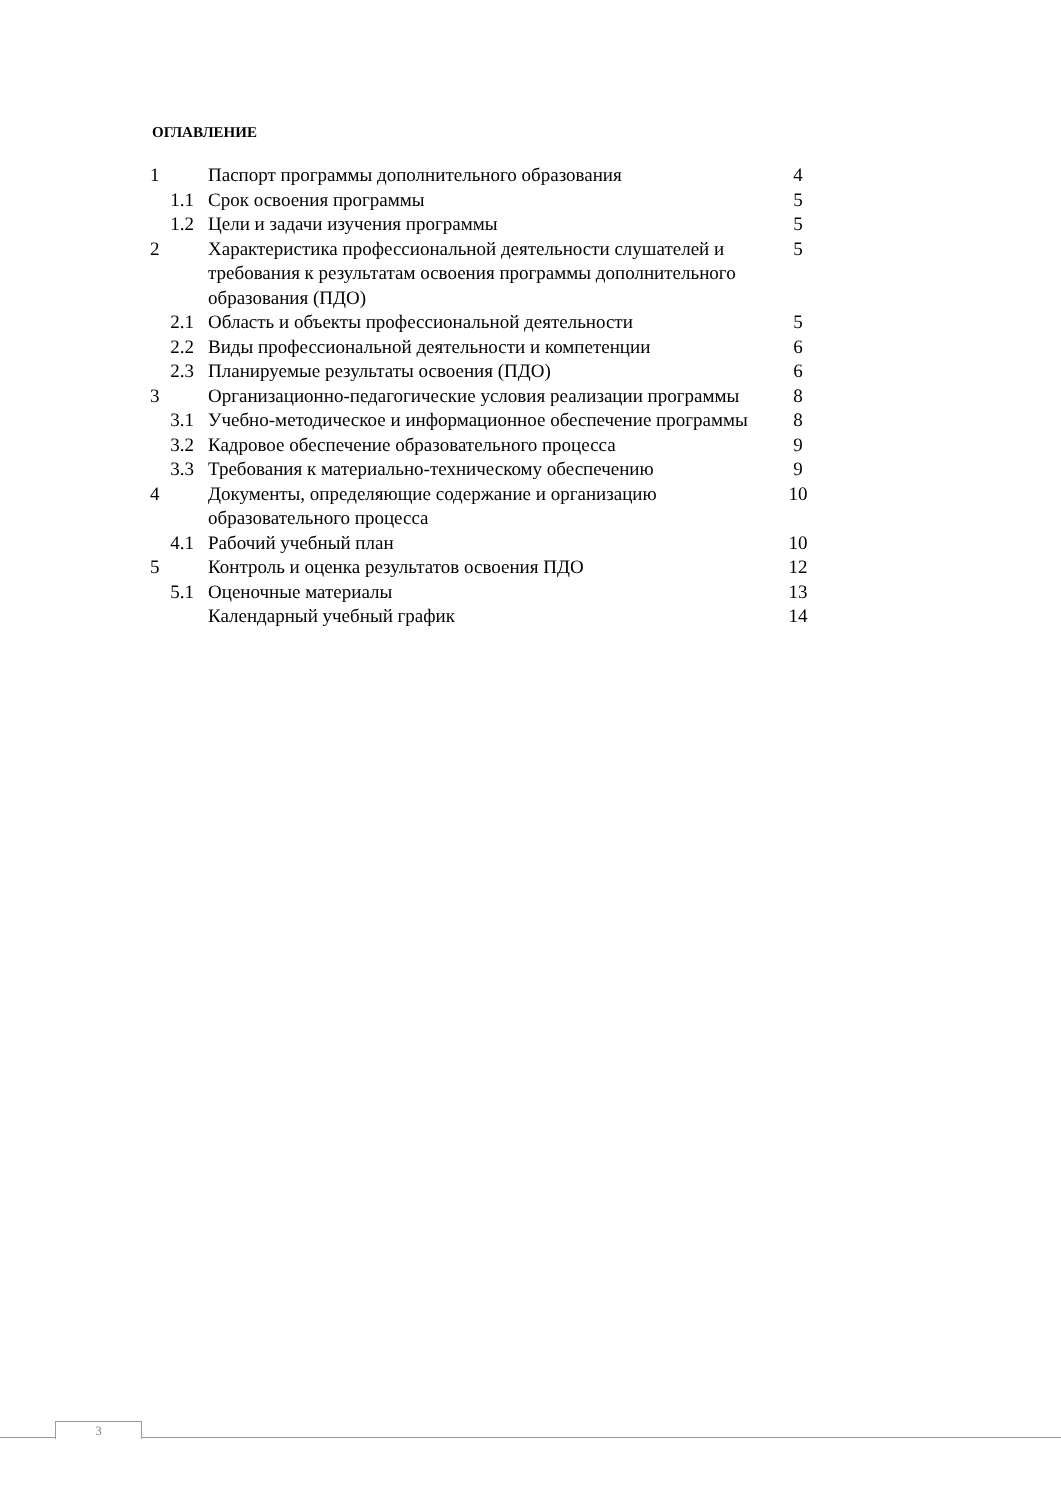ОГЛАВЛЕНИЕ
| 1 | Паспорт программы дополнительного образования | 4 |
| 1.1 | Срок освоения программы | 5 |
| 1.2 | Цели и задачи изучения программы | 5 |
| 2 | Характеристика профессиональной деятельности слушателей и требования к результатам освоения программы дополнительного образования (ПДО) | 5 |
| 2.1 | Область и объекты профессиональной деятельности | 5 |
| 2.2 | Виды профессиональной деятельности и компетенции | 6 |
| 2.3 | Планируемые результаты освоения (ПДО) | 6 |
| 3 | Организационно-педагогические условия реализации программы | 8 |
| 3.1 | Учебно-методическое и информационное обеспечение программы | 8 |
| 3.2 | Кадровое обеспечение образовательного процесса | 9 |
| 3.3 | Требования к материально-техническому обеспечению | 9 |
| 4 | Документы, определяющие содержание и организацию образовательного процесса | 10 |
| 4.1 | Рабочий учебный план | 10 |
| 5 | Контроль и оценка результатов освоения ПДО | 12 |
| 5.1 | Оценочные материалы | 13 |
| | Календарный учебный график | 14 |
3